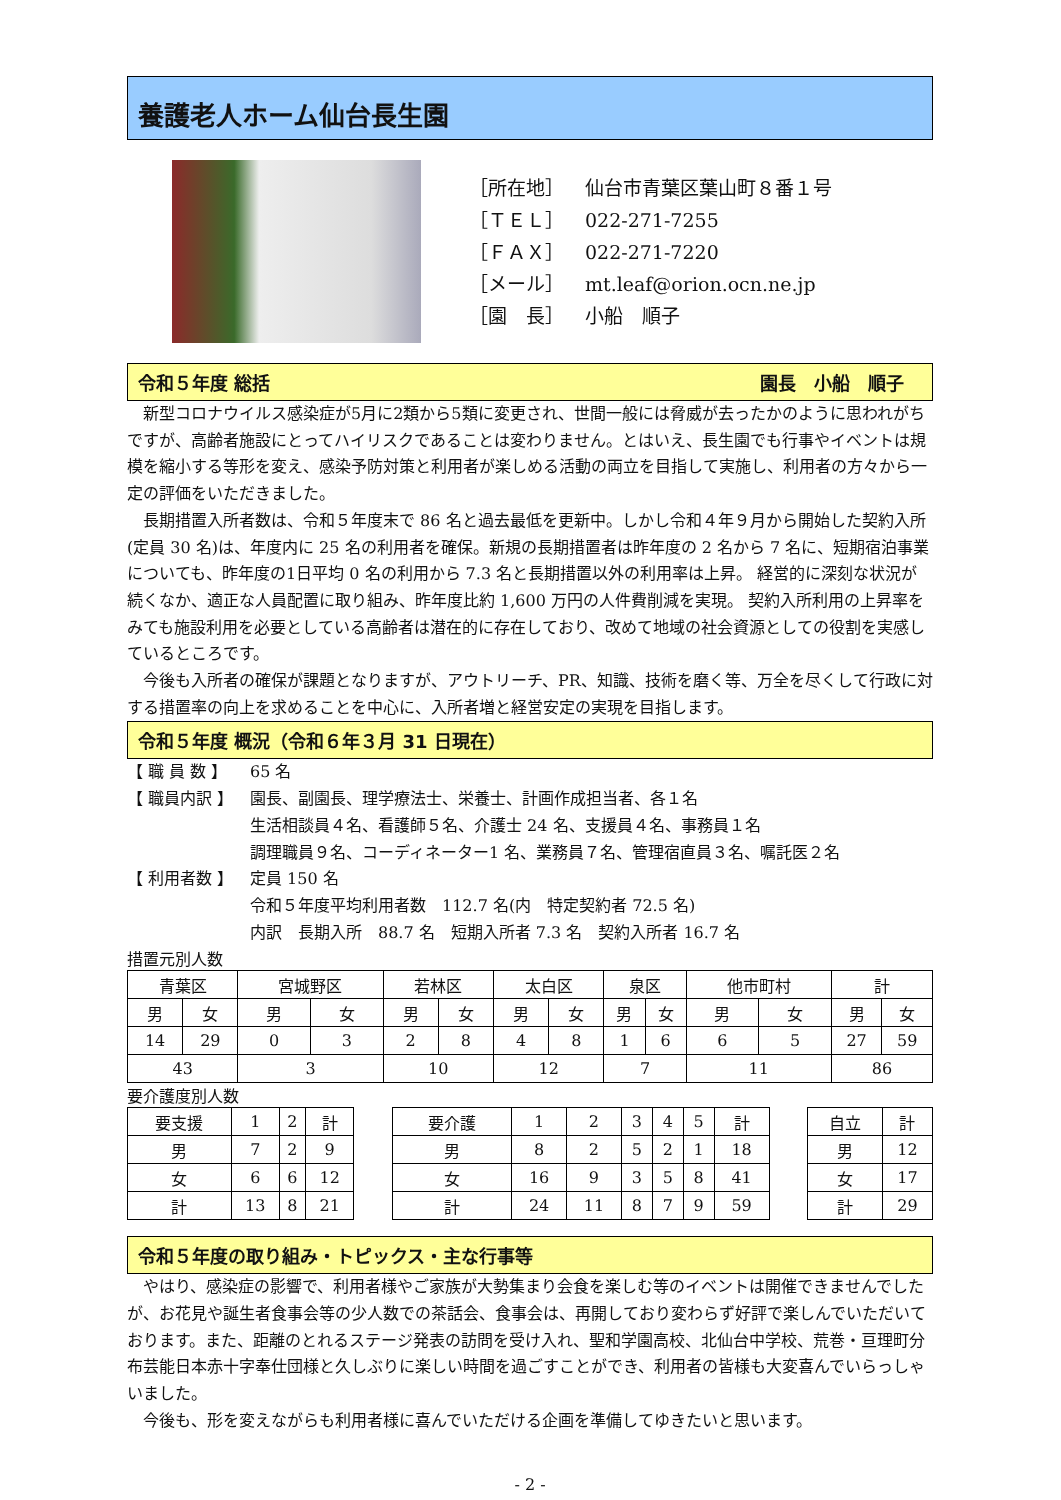養護老人ホーム仙台長生園
［所在地］ 仙台市青葉区葉山町８番１号
［ＴＥＬ］ 022-271-7255
［ＦＡＸ］ 022-271-7220
［メール］ mt.leaf@orion.ocn.ne.jp
［園　長］ 小船　順子
令和５年度 総括 園長　小船　順子　
新型コロナウイルス感染症が5月に2類から5類に変更され、世間一般には脅威が去ったかのように思われがちですが、高齢者施設にとってハイリスクであることは変わりません。とはいえ、長生園でも行事やイベントは規模を縮小する等形を変え、感染予防対策と利用者が楽しめる活動の両立を目指して実施し、利用者の方々から一定の評価をいただきました。
長期措置入所者数は、令和５年度末で 86 名と過去最低を更新中。しかし令和４年９月から開始した契約入所(定員 30 名)は、年度内に 25 名の利用者を確保。新規の長期措置者は昨年度の 2 名から 7 名に、短期宿泊事業についても、昨年度の1日平均 0 名の利用から 7.3 名と長期措置以外の利用率は上昇。 経営的に深刻な状況が続くなか、適正な人員配置に取り組み、昨年度比約 1,600 万円の人件費削減を実現。 契約入所利用の上昇率をみても施設利用を必要としている高齢者は潜在的に存在しており、改めて地域の社会資源としての役割を実感しているところです。
今後も入所者の確保が課題となりますが、アウトリーチ、PR、知識、技術を磨く等、万全を尽くして行政に対する措置率の向上を求めることを中心に、入所者増と経営安定の実現を目指します。
令和５年度 概況（令和６年３月 31 日現在）
【 職 員 数 】 65 名
【 職員内訳 】 園長、副園長、理学療法士、栄養士、計画作成担当者、各１名
生活相談員４名、看護師５名、介護士 24 名、支援員４名、事務員１名
調理職員９名、コーディネーター1 名、業務員７名、管理宿直員３名、嘱託医２名
【 利用者数 】 定員 150 名
令和５年度平均利用者数　112.7 名(内　特定契約者 72.5 名)
内訳　長期入所　88.7 名　短期入所者 7.3 名　契約入所者 16.7 名
措置元別人数
| 青葉区 | | 宮城野区 | | 若林区 | | 太白区 | | 泉区 | | 他市町村 | | 計 | |
| 男 | 女 | 男 | 女 | 男 | 女 | 男 | 女 | 男 | 女 | 男 | 女 | 男 | 女 |
| 14 | 29 | 0 | 3 | 2 | 8 | 4 | 8 | 1 | 6 | 6 | 5 | 27 | 59 |
| 43 | | 3 | | 10 | | 12 | | 7 | | 11 | | 86 | |
要介護度別人数
| 要支援 | 1 | 2 | 計 |
| 男 | 7 | 2 | 9 |
| 女 | 6 | 6 | 12 |
| 計 | 13 | 8 | 21 |
| 要介護 | 1 | 2 | 3 | 4 | 5 | 計 |
| 男 | 8 | 2 | 5 | 2 | 1 | 18 |
| 女 | 16 | 9 | 3 | 5 | 8 | 41 |
| 計 | 24 | 11 | 8 | 7 | 9 | 59 |
| 自立 | 計 |
| 男 | 12 |
| 女 | 17 |
| 計 | 29 |
令和５年度の取り組み・トピックス・主な行事等
やはり、感染症の影響で、利用者様やご家族が大勢集まり会食を楽しむ等のイベントは開催できませんでしたが、お花見や誕生者食事会等の少人数での茶話会、食事会は、再開しており変わらず好評で楽しんでいただいております。また、距離のとれるステージ発表の訪問を受け入れ、聖和学園高校、北仙台中学校、荒巻・亘理町分布芸能日本赤十字奉仕団様と久しぶりに楽しい時間を過ごすことができ、利用者の皆様も大変喜んでいらっしゃいました。
今後も、形を変えながらも利用者様に喜んでいただける企画を準備してゆきたいと思います。
- 2 -